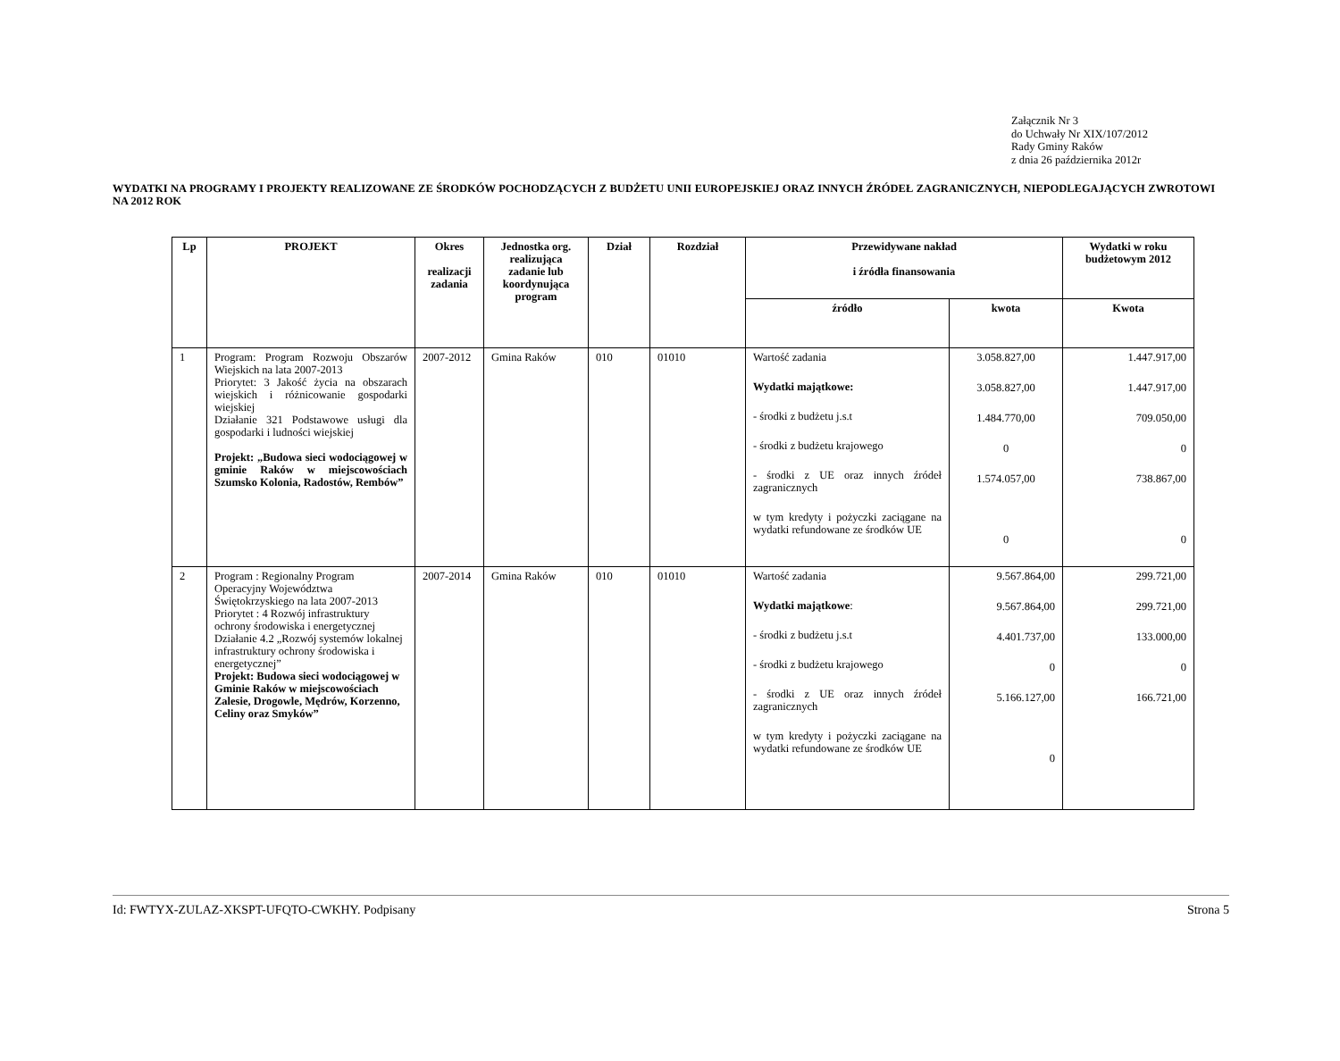Załącznik Nr 3
do Uchwały Nr XIX/107/2012
Rady Gminy Raków
z dnia 26 października 2012r
WYDATKI NA PROGRAMY I PROJEKTY REALIZOWANE ZE ŚRODKÓW POCHODZĄCYCH Z BUDŻETU UNII EUROPEJSKIEJ ORAZ INNYCH ŹRÓDEŁ ZAGRANICZNYCH, NIEPODLEGAJĄCYCH ZWROTOWI NA 2012 ROK
| Lp | PROJEKT | Okres realizacji zadania | Jednostka org. realizująca zadanie lub koordynująca program | Dział | Rozdział | Przewidywane nakład i źródła finansowania | | Wydatki w roku budżetowym 2012 |
| --- | --- | --- | --- | --- | --- | --- | --- | --- |
| | | | | | | źródło | kwota | Kwota |
| 1 | Program: Program Rozwoju Obszarów Wiejskich na lata 2007-2013 Priorytet: 3 Jakość życia na obszarach wiejskich i różnicowanie gospodarki wiejskiej Działanie 321 Podstawowe usługi dla gospodarki i ludności wiejskiej Projekt: „Budowa sieci wodociągowej w gminie Raków w miejscowościach Szumsko Kolonia, Radostów, Rembów” | 2007-2012 | Gmina Raków | 010 | 01010 | Wartość zadania Wydatki majątkowe: - środki z budżetu j.s.t - środki z budżetu krajowego - środki z UE oraz innych źródeł zagranicznych w tym kredyty i pożyczki zaciągane na wydatki refundowane ze środków UE | 3.058.827,00 3.058.827,00 1.484.770,00 0 1.574.057,00 0 | 1.447.917,00 1.447.917,00 709.050,00 0 738.867,00 0 |
| 2 | Program : Regionalny Program Operacyjny Województwa Świętokrzyskiego na lata 2007-2013 Priorytet : 4 Rozwój infrastruktury ochrony środowiska i energetycznej Działanie 4.2 „Rozwój systemów lokalnej infrastruktury ochrony środowiska i energetycznej” Projekt: Budowa sieci wodociągowej w Gminie Raków w miejscowościach Zalesie, Drogowle, Mędrów, Korzenno, Celiny oraz Smyków” | 2007-2014 | Gmina Raków | 010 | 01010 | Wartość zadania Wydatki majątkowe : - środki z budżetu j.s.t - środki z budżetu krajowego - środki z UE oraz innych źródeł zagranicznych w tym kredyty i pożyczki zaciągane na wydatki refundowane ze środków UE | 9.567.864,00 9.567.864,00 4.401.737,00 0 5.166.127,00 0 | 299.721,00 299.721,00 133.000,00 0 166.721,00 |
Id: FWTYX-ZULAZ-XKSPT-UFQTO-CWKHY. Podpisany Strona 5